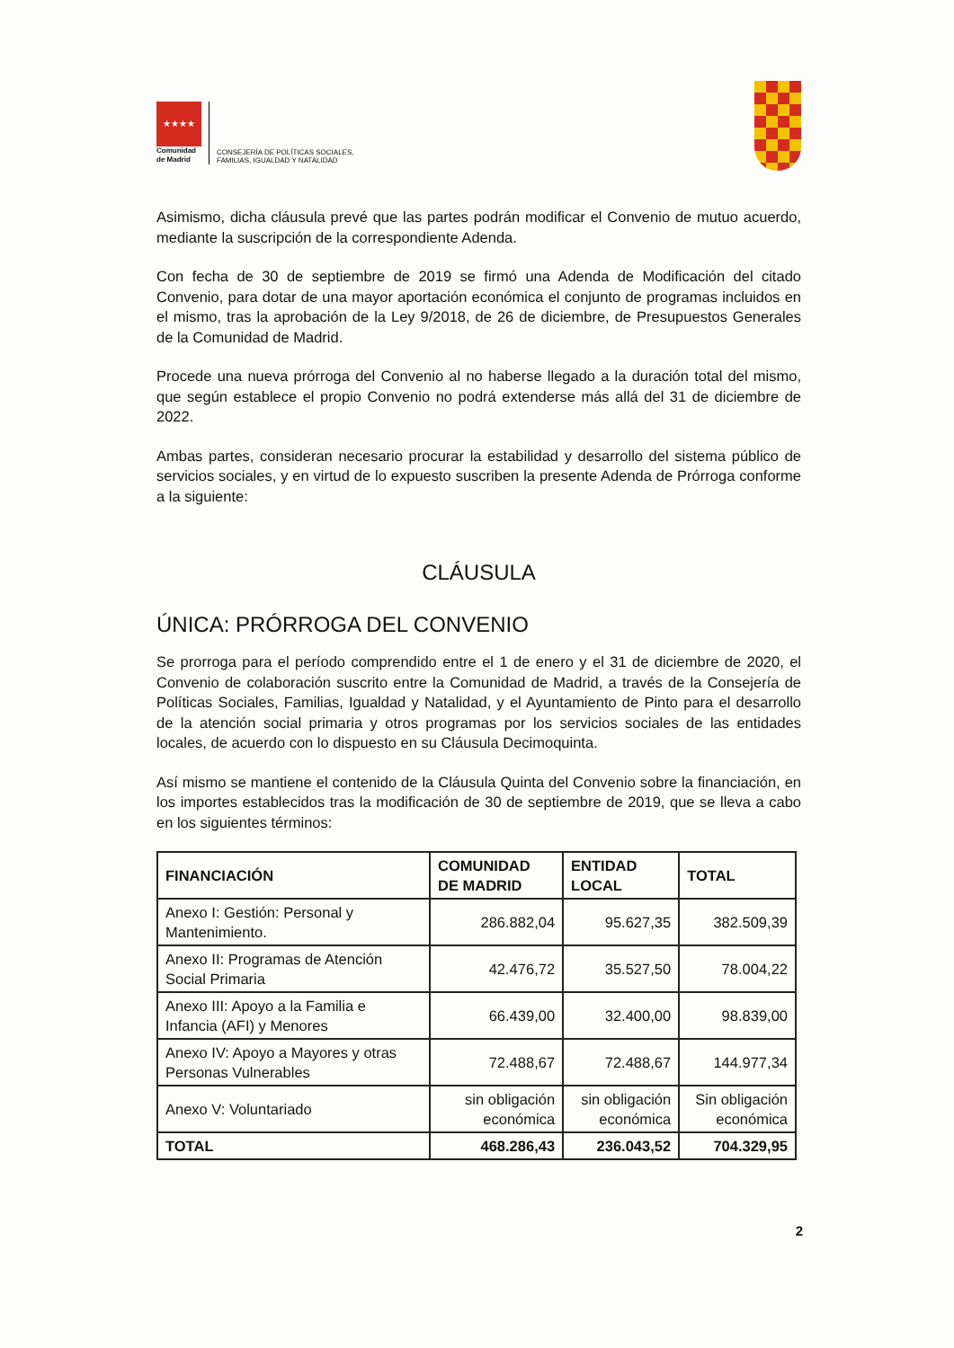★★★★
Comunidad
de Madrid
CONSEJERÍA DE POLÍTICAS SOCIALES,
FAMILIAS, IGUALDAD Y NATALIDAD
Asimismo, dicha cláusula prevé que las partes podrán modificar el Convenio de mutuo acuerdo, mediante la suscripción de la correspondiente Adenda.
Con fecha de 30 de septiembre de 2019 se firmó una Adenda de Modificación del citado Convenio, para dotar de una mayor aportación económica el conjunto de programas incluidos en el mismo, tras la aprobación de la Ley 9/2018, de 26 de diciembre, de Presupuestos Generales de la Comunidad de Madrid.
Procede una nueva prórroga del Convenio al no haberse llegado a la duración total del mismo, que según establece el propio Convenio no podrá extenderse más allá del 31 de diciembre de 2022.
Ambas partes, consideran necesario procurar la estabilidad y desarrollo del sistema público de servicios sociales, y en virtud de lo expuesto suscriben la presente Adenda de Prórroga conforme a la siguiente:
CLÁUSULA
ÚNICA: PRÓRROGA DEL CONVENIO
Se prorroga para el período comprendido entre el 1 de enero y el 31 de diciembre de 2020, el Convenio de colaboración suscrito entre la Comunidad de Madrid, a través de la Consejería de Políticas Sociales, Familias, Igualdad y Natalidad, y el Ayuntamiento de Pinto para el desarrollo de la atención social primaria y otros programas por los servicios sociales de las entidades locales, de acuerdo con lo dispuesto en su Cláusula Decimoquinta.
Así mismo se mantiene el contenido de la Cláusula Quinta del Convenio sobre la financiación, en los importes establecidos tras la modificación de 30 de septiembre de 2019, que se lleva a cabo en los siguientes términos:
| FINANCIACIÓN | COMUNIDAD DE MADRID | ENTIDAD LOCAL | TOTAL |
| --- | --- | --- | --- |
| Anexo I: Gestión: Personal y Mantenimiento. | 286.882,04 | 95.627,35 | 382.509,39 |
| Anexo II: Programas de Atención Social Primaria | 42.476,72 | 35.527,50 | 78.004,22 |
| Anexo III: Apoyo a la Familia e Infancia (AFI) y Menores | 66.439,00 | 32.400,00 | 98.839,00 |
| Anexo IV: Apoyo a Mayores y otras Personas Vulnerables | 72.488,67 | 72.488,67 | 144.977,34 |
| Anexo V: Voluntariado | sin obligación económica | sin obligación económica | Sin obligación económica |
| TOTAL | 468.286,43 | 236.043,52 | 704.329,95 |
2